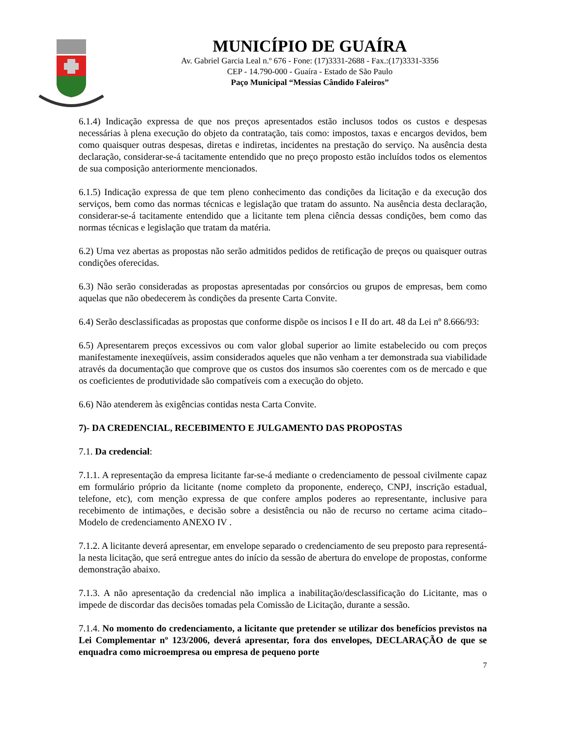MUNICÍPIO DE GUAÍRA
Av. Gabriel Garcia Leal n.º 676 - Fone: (17)3331-2688 - Fax.:(17)3331-3356
CEP - 14.790-000 - Guaíra - Estado de São Paulo
Paço Municipal “Messias Cândido Faleiros”
6.1.4) Indicação expressa de que nos preços apresentados estão inclusos todos os custos e despesas necessárias à plena execução do objeto da contratação, tais como: impostos, taxas e encargos devidos, bem como quaisquer outras despesas, diretas e indiretas, incidentes na prestação do serviço. Na ausência desta declaração, considerar-se-á tacitamente entendido que no preço proposto estão incluídos todos os elementos de sua composição anteriormente mencionados.
6.1.5) Indicação expressa de que tem pleno conhecimento das condições da licitação e da execução dos serviços, bem como das normas técnicas e legislação que tratam do assunto. Na ausência desta declaração, considerar-se-á tacitamente entendido que a licitante tem plena ciência dessas condições, bem como das normas técnicas e legislação que tratam da matéria.
6.2) Uma vez abertas as propostas não serão admitidos pedidos de retificação de preços ou quaisquer outras condições oferecidas.
6.3) Não serão consideradas as propostas apresentadas por consórcios ou grupos de empresas, bem como aquelas que não obedecerem às condições da presente Carta Convite.
6.4) Serão desclassificadas as propostas que conforme dispõe os incisos I e II do art. 48 da Lei nº 8.666/93:
6.5) Apresentarem preços excessivos ou com valor global superior ao limite estabelecido ou com preços manifestamente inexeqüíveis, assim considerados aqueles que não venham a ter demonstrada sua viabilidade através da documentação que comprove que os custos dos insumos são coerentes com os de mercado e que os coeficientes de produtividade são compatíveis com a execução do objeto.
6.6) Não atenderem às exigências contidas nesta Carta Convite.
7)- DA CREDENCIAL, RECEBIMENTO E JULGAMENTO DAS PROPOSTAS
7.1. Da credencial:
7.1.1. A representação da empresa licitante far-se-á mediante o credenciamento de pessoal civilmente capaz em formulário próprio da licitante (nome completo da proponente, endereço, CNPJ, inscrição estadual, telefone, etc), com menção expressa de que confere amplos poderes ao representante, inclusive para recebimento de intimações, e decisão sobre a desistência ou não de recurso no certame acima citado– Modelo de credenciamento ANEXO IV .
7.1.2. A licitante deverá apresentar, em envelope separado o credenciamento de seu preposto para representá-la nesta licitação, que será entregue antes do início da sessão de abertura do envelope de propostas, conforme demonstração abaixo.
7.1.3. A não apresentação da credencial não implica a inabilitação/desclassificação do Licitante, mas o impede de discordar das decisões tomadas pela Comissão de Licitação, durante a sessão.
7.1.4. No momento do credenciamento, a licitante que pretender se utilizar dos benefícios previstos na Lei Complementar nº 123/2006, deverá apresentar, fora dos envelopes, DECLARAÇÃO de que se enquadra como microempresa ou empresa de pequeno porte
7